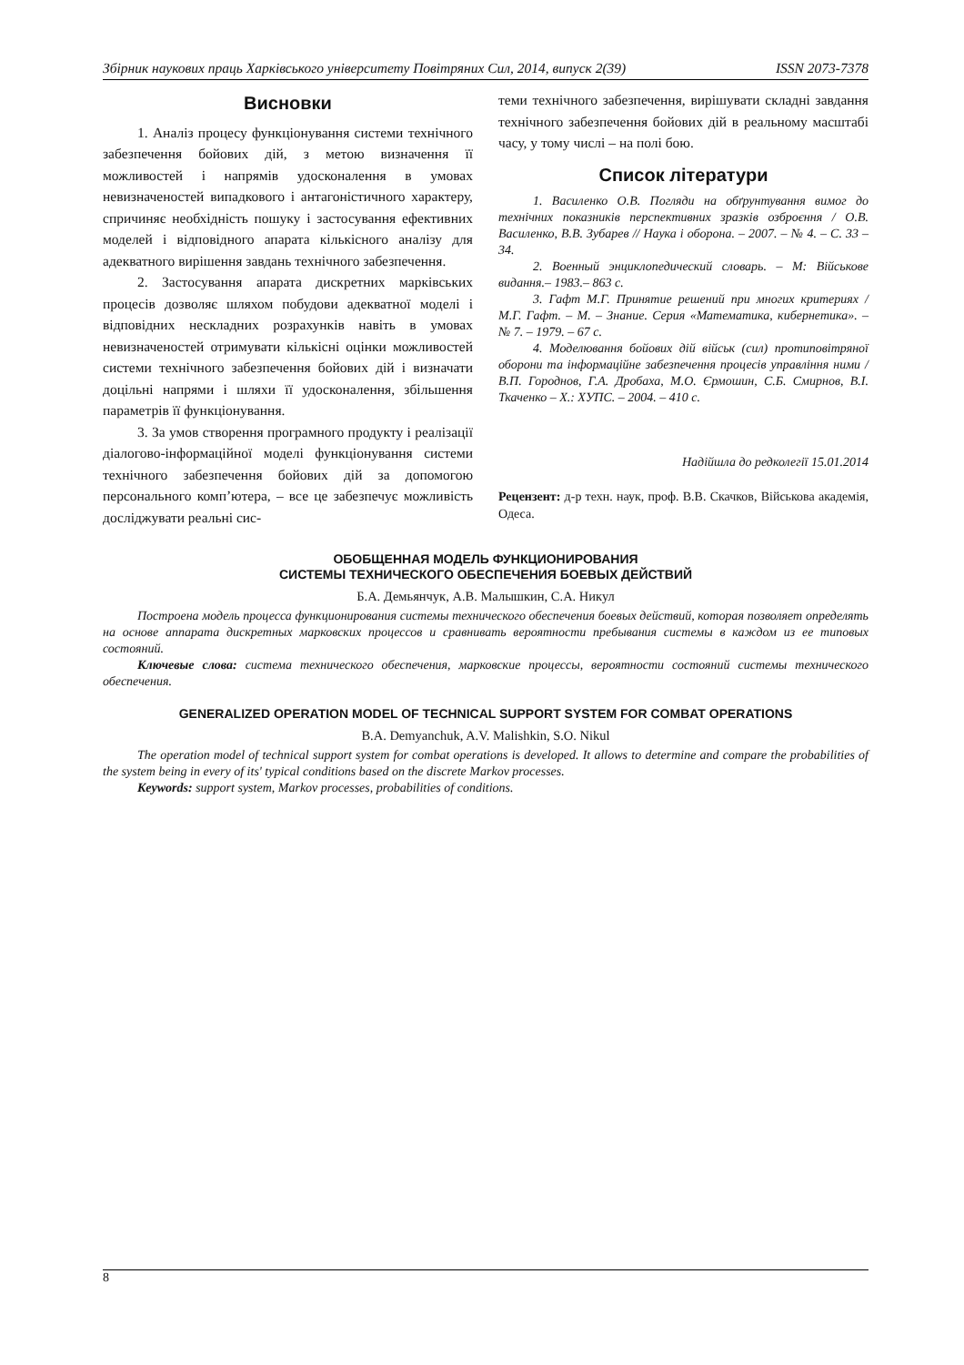Збірник наукових праць Харківського університету Повітряних Сил, 2014, випуск 2(39) ISSN 2073-7378
Висновки
1. Аналіз процесу функціонування системи технічного забезпечення бойових дій, з метою визначення її можливостей і напрямів удосконалення в умовах невизначеностей випадкового і антагоністичного характеру, спричиняє необхідність пошуку і застосування ефективних моделей і відповідного апарата кількісного аналізу для адекватного вирішення завдань технічного забезпечення.
2. Застосування апарата дискретних марківських процесів дозволяє шляхом побудови адекватної моделі і відповідних нескладних розрахунків навіть в умовах невизначеностей отримувати кількісні оцінки можливостей системи технічного забезпечення бойових дій і визначати доцільні напрями і шляхи її удосконалення, збільшення параметрів її функціонування.
3. За умов створення програмного продукту і реалізації діалогово-інформаційної моделі функціонування системи технічного забезпечення бойових дій за допомогою персонального комп’ютера, – все це забезпечує можливість досліджувати реальні сис-
теми технічного забезпечення, вирішувати складні завдання технічного забезпечення бойових дій в реальному масштабі часу, у тому числі – на полі бою.
Список літератури
1. Василенко О.В. Погляди на обґрунтування вимог до технічних показників перспективних зразків озброєння / О.В. Василенко, В.В. Зубарев // Наука і оборона. – 2007. – № 4. – С. 33 – 34.
2. Военный энциклопедический словарь. – М: Військове видання.– 1983.– 863 с.
3. Гафт М.Г. Принятие решений при многих критериях / М.Г. Гафт. – М. – Знание. Серия «Математика, кибернетика». – № 7. – 1979. – 67 с.
4. Моделювання бойових дій військ (сил) протиповітряної оборони та інформаційне забезпечення процесів управління ними / В.П. Городнов, Г.А. Дробаха, М.О. Єрмошин, С.Б. Смирнов, В.І. Ткаченко – Х.: ХУПС. – 2004. – 410 с.
Надійшла до редколегії 15.01.2014
Рецензент: д-р техн. наук, проф. В.В. Скачков, Військова академія, Одеса.
ОБОБЩЕННАЯ МОДЕЛЬ ФУНКЦИОНИРОВАНИЯ
СИСТЕМЫ ТЕХНИЧЕСКОГО ОБЕСПЕЧЕНИЯ БОЕВЫХ ДЕЙСТВИЙ
Б.А. Демьянчук, А.В. Малышкин, С.А. Никул
Построена модель процесса функционирования системы технического обеспечения боевых действий, которая позволяет определять на основе аппарата дискретных марковских процессов и сравнивать вероятности пребывания системы в каждом из ее типовых состояний.
Ключевые слова: система технического обеспечения, марковские процессы, вероятности состояний системы технического обеспечения.
GENERALIZED OPERATION MODEL OF TECHNICAL SUPPORT SYSTEM FOR COMBAT OPERATIONS
B.A. Demyanchuk, A.V. Malishkin, S.O. Nikul
The operation model of technical support system for combat operations is developed. It allows to determine and compare the probabilities of the system being in every of its' typical conditions based on the discrete Markov processes.
Keywords: support system, Markov processes, probabilities of conditions.
8